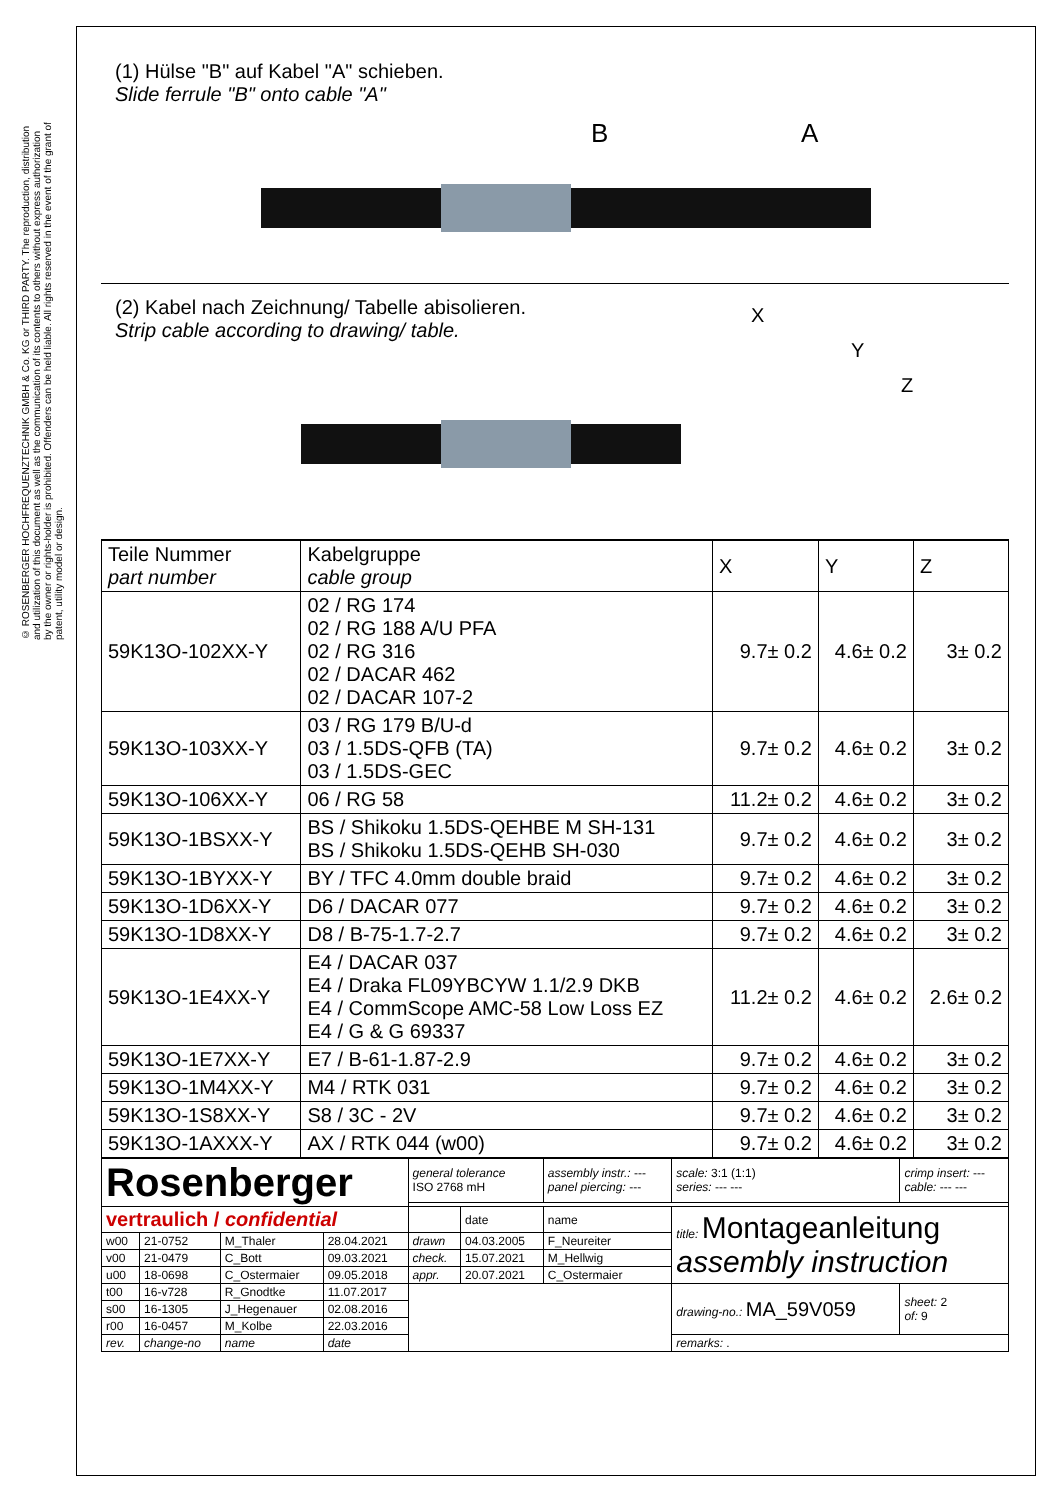© ROSENBERGER HOCHFREQUENZTECHNIK GMBH & Co. KG or THIRD PARTY. The reproduction, distribution and utilization of this document as well as the communication of its contents to others without express authorization by the owner or rights-holder is prohibited. Offenders can be held liable. All rights reserved in the event of the grant of patent, utility model or design.
(1) Hülse "B" auf Kabel "A" schieben.
Slide ferrule "B" onto cable "A"
B A
(2) Kabel nach Zeichnung/ Tabelle abisolieren.
Strip cable according to drawing/ table.
X
Y
Z
| Teile Nummer part number | Kabelgruppe cable group | X | Y | Z |
| --- | --- | --- | --- | --- |
| 59K13O-102XX-Y | 02 / RG 174 02 / RG 188 A/U PFA 02 / RG 316 02 / DACAR 462 02 / DACAR 107-2 | 9.7± 0.2 | 4.6± 0.2 | 3± 0.2 |
| 59K13O-103XX-Y | 03 / RG 179 B/U-d 03 / 1.5DS-QFB (TA) 03 / 1.5DS-GEC | 9.7± 0.2 | 4.6± 0.2 | 3± 0.2 |
| 59K13O-106XX-Y | 06 / RG 58 | 11.2± 0.2 | 4.6± 0.2 | 3± 0.2 |
| 59K13O-1BSXX-Y | BS / Shikoku 1.5DS-QEHBE M SH-131 BS / Shikoku 1.5DS-QEHB SH-030 | 9.7± 0.2 | 4.6± 0.2 | 3± 0.2 |
| 59K13O-1BYXX-Y | BY / TFC 4.0mm double braid | 9.7± 0.2 | 4.6± 0.2 | 3± 0.2 |
| 59K13O-1D6XX-Y | D6 / DACAR 077 | 9.7± 0.2 | 4.6± 0.2 | 3± 0.2 |
| 59K13O-1D8XX-Y | D8 / B-75-1.7-2.7 | 9.7± 0.2 | 4.6± 0.2 | 3± 0.2 |
| 59K13O-1E4XX-Y | E4 / DACAR 037 E4 / Draka FL09YBCYW 1.1/2.9 DKB E4 / CommScope AMC-58 Low Loss EZ E4 / G & G 69337 | 11.2± 0.2 | 4.6± 0.2 | 2.6± 0.2 |
| 59K13O-1E7XX-Y | E7 / B-61-1.87-2.9 | 9.7± 0.2 | 4.6± 0.2 | 3± 0.2 |
| 59K13O-1M4XX-Y | M4 / RTK 031 | 9.7± 0.2 | 4.6± 0.2 | 3± 0.2 |
| 59K13O-1S8XX-Y | S8 / 3C - 2V | 9.7± 0.2 | 4.6± 0.2 | 3± 0.2 |
| 59K13O-1AXXX-Y | AX / RTK 044 (w00) | 9.7± 0.2 | 4.6± 0.2 | 3± 0.2 |
| Rosenberger | | | | general tolerance ISO 2768 mH | | assembly instr.: --- panel piercing: --- | scale: 3:1 (1:1) series: --- --- | crimp insert: --- cable: --- --- |
| vertraulich / confidential | | | | | date | name | title: Montageanleitung assembly instruction | |
| w00 | 21-0752 | M_Thaler | 28.04.2021 | drawn | 04.03.2005 | F_Neureiter | | |
| v00 | 21-0479 | C_Bott | 09.03.2021 | check. | 15.07.2021 | M_Hellwig | | |
| u00 | 18-0698 | C_Ostermaier | 09.05.2018 | appr. | 20.07.2021 | C_Ostermaier | | |
| t00 | 16-v728 | R_Gnodtke | 11.07.2017 | | | | drawing-no.: MA_59V059 | sheet: 2 of: 9 |
| s00 | 16-1305 | J_Hegenauer | 02.08.2016 | | | | | |
| r00 | 16-0457 | M_Kolbe | 22.03.2016 | | | | | |
| rev. | change-no | name | date | | | | remarks: . | |